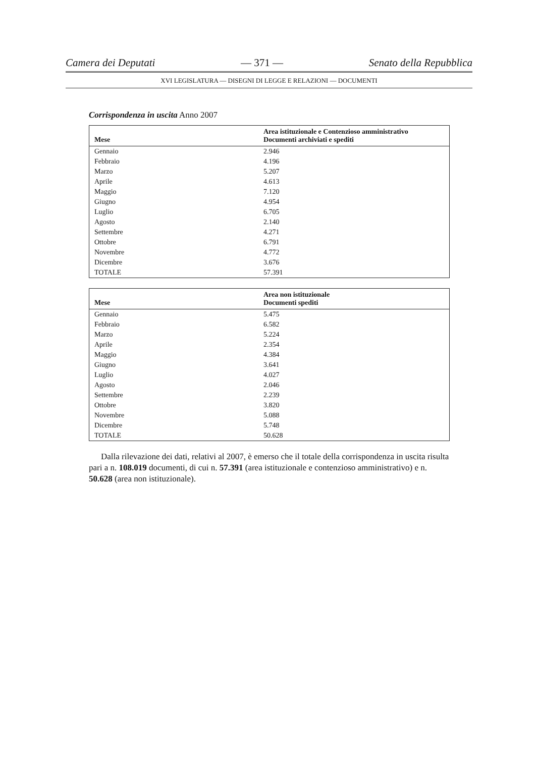Camera dei Deputati — 371 — Senato della Repubblica
XVI LEGISLATURA — DISEGNI DI LEGGE E RELAZIONI — DOCUMENTI
Corrispondenza in uscita Anno 2007
| Mese | Area istituzionale e Contenzioso amministrativo Documenti archiviati e spediti |
| --- | --- |
| Gennaio | 2.946 |
| Febbraio | 4.196 |
| Marzo | 5.207 |
| Aprile | 4.613 |
| Maggio | 7.120 |
| Giugno | 4.954 |
| Luglio | 6.705 |
| Agosto | 2.140 |
| Settembre | 4.271 |
| Ottobre | 6.791 |
| Novembre | 4.772 |
| Dicembre | 3.676 |
| TOTALE | 57.391 |
| Mese | Area non istituzionale Documenti spediti |
| --- | --- |
| Gennaio | 5.475 |
| Febbraio | 6.582 |
| Marzo | 5.224 |
| Aprile | 2.354 |
| Maggio | 4.384 |
| Giugno | 3.641 |
| Luglio | 4.027 |
| Agosto | 2.046 |
| Settembre | 2.239 |
| Ottobre | 3.820 |
| Novembre | 5.088 |
| Dicembre | 5.748 |
| TOTALE | 50.628 |
Dalla rilevazione dei dati, relativi al 2007, è emerso che il totale della corrispondenza in uscita risulta pari a n. 108.019 documenti, di cui n. 57.391 (area istituzionale e contenzioso amministrativo) e n. 50.628 (area non istituzionale).